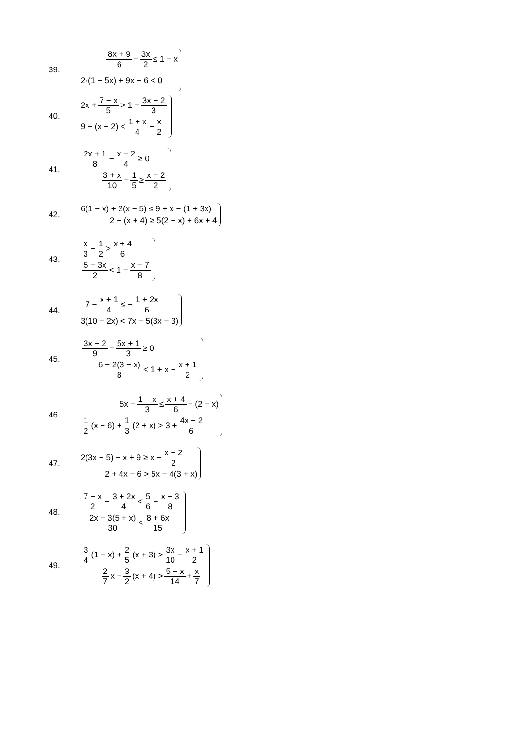39.
8x + 9 6 − 3x 2 ≤ 1 − x
2·(1 − 5x) + 9x − 6 < 0
40.
2x + 7 − x 5 > 1 − 3x − 2 3
9 − (x − 2) < 1 + x 4 − x 2
41.
2x + 1 8 − x − 2 4 ≥ 0
3 + x 10 − 1 5 ≥ x − 2 2
42.
6(1 − x) + 2(x − 5) ≤ 9 + x − (1 + 3x)
2 − (x + 4) ≥ 5(2 − x) + 6x + 4
43.
x 3 − 1 2 > x + 4 6
5 − 3x 2 < 1 − x − 7 8
44.
7 − x + 1 4 ≤ − 1 + 2x 6
3(10 − 2x) < 7x − 5(3x − 3)
45.
3x − 2 9 − 5x + 1 3 ≥ 0
6 − 2(3 − x) 8 < 1 + x − x + 1 2
46.
5x − 1 − x 3 ≤ x + 4 6 − (2 − x)
1 2 (x − 6) + 1 3 (2 + x) > 3 + 4x − 2 6
47.
2(3x − 5) − x + 9 ≥ x − x − 2 2
2 + 4x − 6 > 5x − 4(3 + x)
48.
7 − x 2 − 3 + 2x 4 < 5 6 − x − 3 8
2x − 3(5 + x) 30 < 8 + 6x 15
49.
3 4 (1 − x) + 2 5 (x + 3) > 3x 10 − x + 1 2
2 7 x − 3 2 (x + 4) > 5 − x 14 + x 7